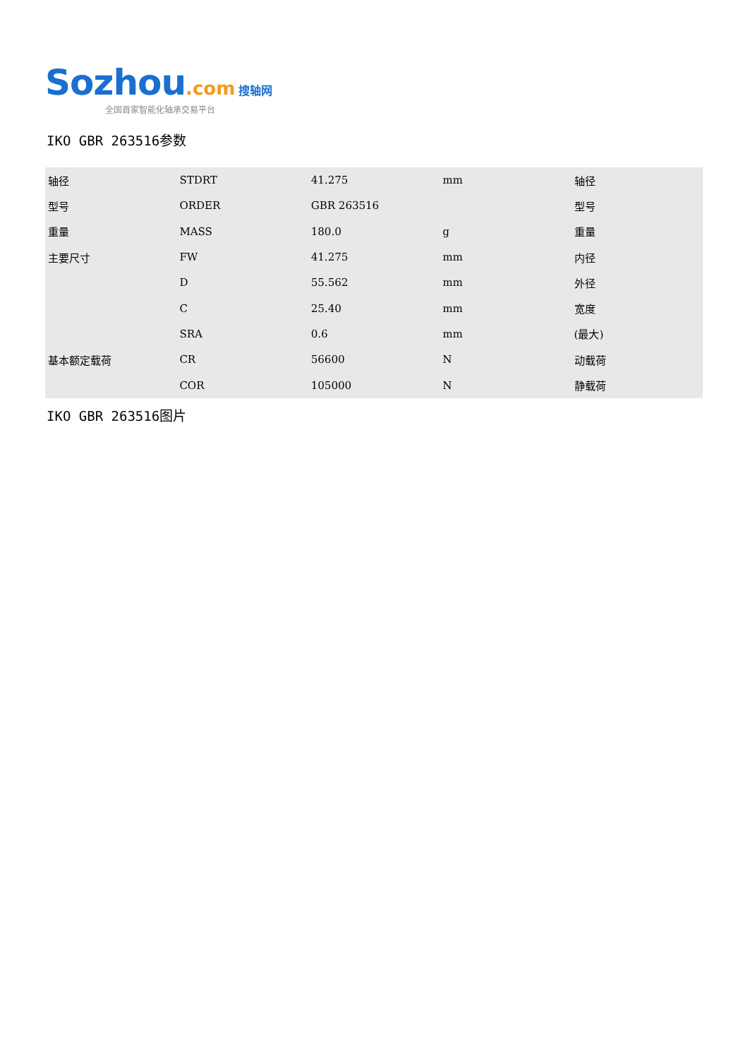Sozhou.com 搜轴网
全国首家智能化轴承交易平台
IKO GBR 263516参数
| 轴径 | STDRT | 41.275 | mm | 轴径 |
| 型号 | ORDER | GBR 263516 | | 型号 |
| 重量 | MASS | 180.0 | g | 重量 |
| 主要尺寸 | FW | 41.275 | mm | 内径 |
| | D | 55.562 | mm | 外径 |
| | C | 25.40 | mm | 宽度 |
| | SRA | 0.6 | mm | (最大) |
| 基本额定载荷 | CR | 56600 | N | 动载荷 |
| | COR | 105000 | N | 静载荷 |
IKO GBR 263516图片